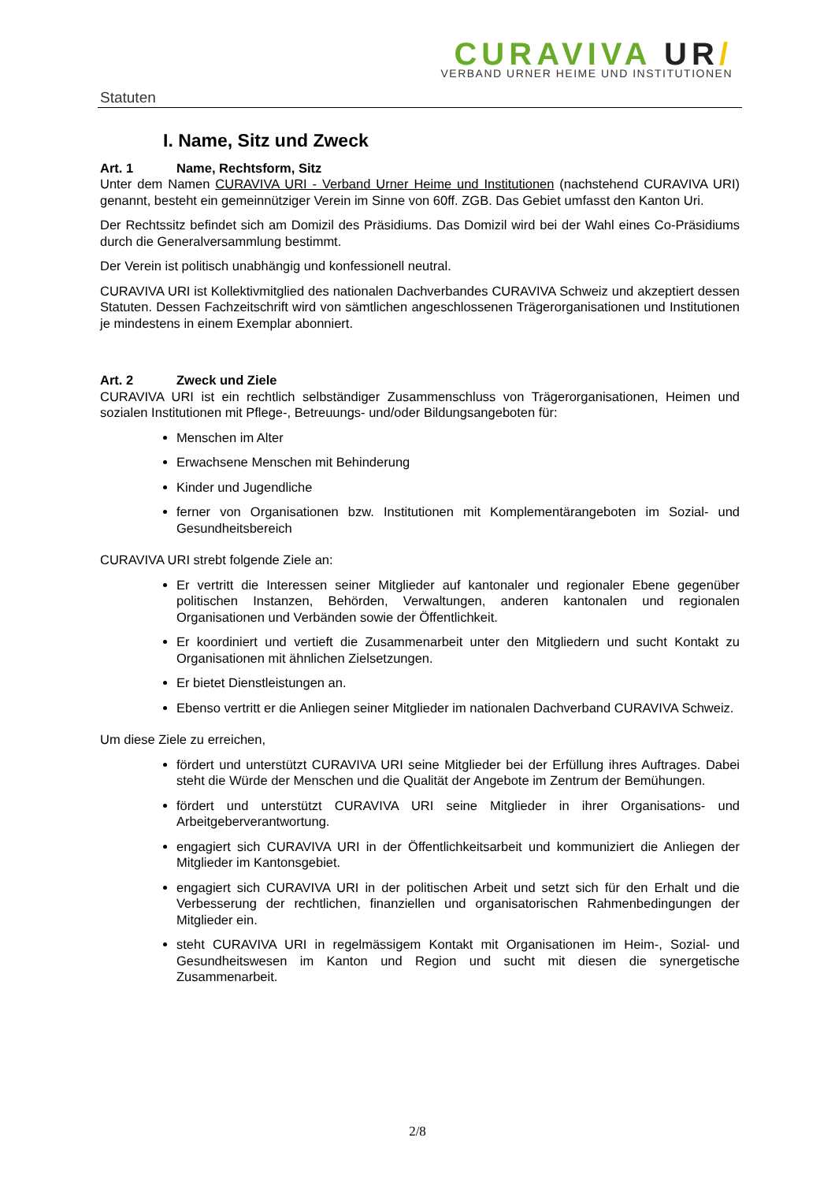Statuten
CURAVIVA UR/
VERBAND URNER HEIME UND INSTITUTIONEN
I. Name, Sitz und Zweck
Art. 1 Name, Rechtsform, Sitz
Unter dem Namen CURAVIVA URI - Verband Urner Heime und Institutionen (nachstehend CURAVIVA URI) genannt, besteht ein gemeinnütziger Verein im Sinne von 60ff. ZGB. Das Gebiet umfasst den Kanton Uri.
Der Rechtssitz befindet sich am Domizil des Präsidiums. Das Domizil wird bei der Wahl eines Co-Präsidiums durch die Generalversammlung bestimmt.
Der Verein ist politisch unabhängig und konfessionell neutral.
CURAVIVA URI ist Kollektivmitglied des nationalen Dachverbandes CURAVIVA Schweiz und akzeptiert dessen Statuten. Dessen Fachzeitschrift wird von sämtlichen angeschlossenen Trägerorganisationen und Institutionen je mindestens in einem Exemplar abonniert.
Art. 2 Zweck und Ziele
CURAVIVA URI ist ein rechtlich selbständiger Zusammenschluss von Trägerorganisationen, Heimen und sozialen Institutionen mit Pflege-, Betreuungs- und/oder Bildungsangeboten für:
Menschen im Alter
Erwachsene Menschen mit Behinderung
Kinder und Jugendliche
ferner von Organisationen bzw. Institutionen mit Komplementärangeboten im Sozial- und Gesundheitsbereich
CURAVIVA URI strebt folgende Ziele an:
Er vertritt die Interessen seiner Mitglieder auf kantonaler und regionaler Ebene gegenüber politischen Instanzen, Behörden, Verwaltungen, anderen kantonalen und regionalen Organisationen und Verbänden sowie der Öffentlichkeit.
Er koordiniert und vertieft die Zusammenarbeit unter den Mitgliedern und sucht Kontakt zu Organisationen mit ähnlichen Zielsetzungen.
Er bietet Dienstleistungen an.
Ebenso vertritt er die Anliegen seiner Mitglieder im nationalen Dachverband CURAVIVA Schweiz.
Um diese Ziele zu erreichen,
fördert und unterstützt CURAVIVA URI seine Mitglieder bei der Erfüllung ihres Auftrages. Dabei steht die Würde der Menschen und die Qualität der Angebote im Zentrum der Bemühungen.
fördert und unterstützt CURAVIVA URI seine Mitglieder in ihrer Organisations- und Arbeitgeberverantwortung.
engagiert sich CURAVIVA URI in der Öffentlichkeitsarbeit und kommuniziert die Anliegen der Mitglieder im Kantonsgebiet.
engagiert sich CURAVIVA URI in der politischen Arbeit und setzt sich für den Erhalt und die Verbesserung der rechtlichen, finanziellen und organisatorischen Rahmenbedingungen der Mitglieder ein.
steht CURAVIVA URI in regelmässigem Kontakt mit Organisationen im Heim-, Sozial- und Gesundheitswesen im Kanton und Region und sucht mit diesen die synergetische Zusammenarbeit.
2/8